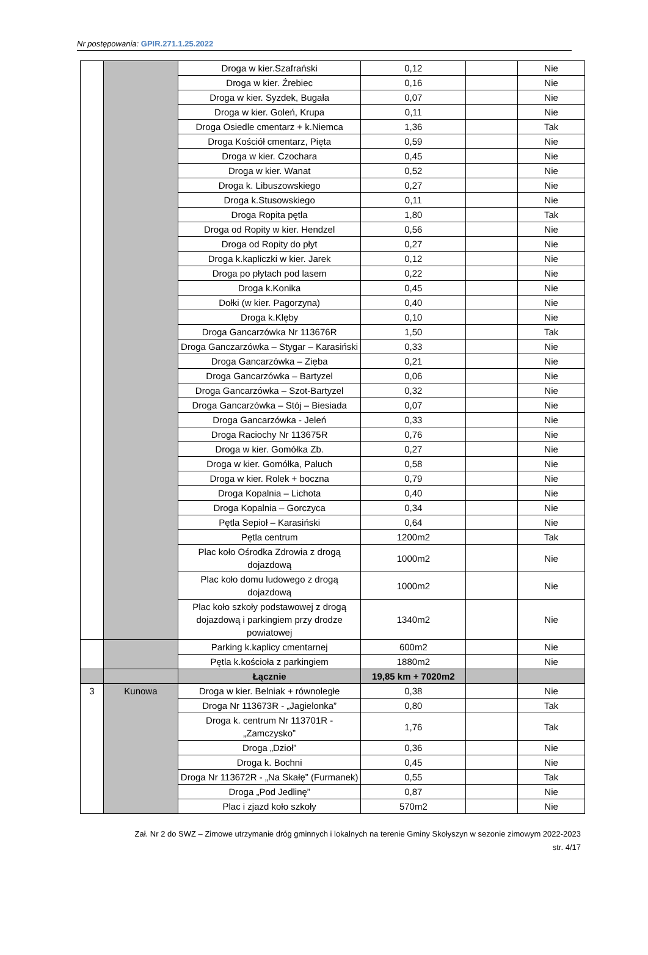Nr postępowania: GPIR.271.1.25.2022
| | | Droga w kier.Szafrański | 0,12 | | Nie |
| | | Droga w kier. Źrebiec | 0,16 | | Nie |
| | | Droga w kier. Syzdek, Bugała | 0,07 | | Nie |
| | | Droga w kier. Goleń, Krupa | 0,11 | | Nie |
| | | Droga Osiedle cmentarz + k.Niemca | 1,36 | | Tak |
| | | Droga Kościół cmentarz, Pięta | 0,59 | | Nie |
| | | Droga w kier. Czochara | 0,45 | | Nie |
| | | Droga w kier. Wanat | 0,52 | | Nie |
| | | Droga k. Libuszowskiego | 0,27 | | Nie |
| | | Droga k.Stusowskiego | 0,11 | | Nie |
| | | Droga Ropita pętla | 1,80 | | Tak |
| | | Droga od Ropity w kier. Hendzel | 0,56 | | Nie |
| | | Droga od Ropity do płyt | 0,27 | | Nie |
| | | Droga k.kapliczki w kier. Jarek | 0,12 | | Nie |
| | | Droga po płytach pod lasem | 0,22 | | Nie |
| | | Droga k.Konika | 0,45 | | Nie |
| | | Dołki (w kier. Pagorzyna) | 0,40 | | Nie |
| | | Droga k.Klęby | 0,10 | | Nie |
| | | Droga Gancarzówka Nr 113676R | 1,50 | | Tak |
| | | Droga Ganczarzówka – Stygar – Karasiński | 0,33 | | Nie |
| | | Droga Gancarzówka – Zięba | 0,21 | | Nie |
| | | Droga Gancarzówka – Bartyzel | 0,06 | | Nie |
| | | Droga Gancarzówka – Szot-Bartyzel | 0,32 | | Nie |
| | | Droga Gancarzówka – Stój – Biesiada | 0,07 | | Nie |
| | | Droga Gancarzówka - Jeleń | 0,33 | | Nie |
| | | Droga Raciochy Nr 113675R | 0,76 | | Nie |
| | | Droga w kier. Gomółka Zb. | 0,27 | | Nie |
| | | Droga w kier. Gomółka, Paluch | 0,58 | | Nie |
| | | Droga w kier. Rolek + boczna | 0,79 | | Nie |
| | | Droga Kopalnia – Lichota | 0,40 | | Nie |
| | | Droga Kopalnia – Gorczyca | 0,34 | | Nie |
| | | Pętla Sepioł – Karasiński | 0,64 | | Nie |
| | | Pętla centrum | 1200m2 | | Tak |
| | | Plac koło Ośrodka Zdrowia z drogą dojazdową | 1000m2 | | Nie |
| | | Plac koło domu ludowego z drogą dojazdową | 1000m2 | | Nie |
| | | Plac koło szkoły podstawowej z drogą dojazdową i parkingiem przy drodze powiatowej | 1340m2 | | Nie |
| | | Parking k.kaplicy cmentarnej | 600m2 | | Nie |
| | | Pętla k.kościoła z parkingiem | 1880m2 | | Nie |
| | | Łącznie | 19,85 km + 7020m2 | | |
| 3 | Kunowa | Droga w kier. Belniak + równoległe | 0,38 | | Nie |
| | | Droga Nr 113673R - „Jagielonka” | 0,80 | | Tak |
| | | Droga k. centrum Nr 113701R - „Zamczysko” | 1,76 | | Tak |
| | | Droga „Dzioł” | 0,36 | | Nie |
| | | Droga k. Bochni | 0,45 | | Nie |
| | | Droga Nr 113672R - „Na Skałę” (Furmanek) | 0,55 | | Tak |
| | | Droga „Pod Jedlinę” | 0,87 | | Nie |
| | | Plac i zjazd koło szkoły | 570m2 | | Nie |
Zał. Nr 2 do SWZ – Zimowe utrzymanie dróg gminnych i lokalnych na terenie Gminy Skołyszyn w sezonie zimowym 2022-2023
str. 4/17